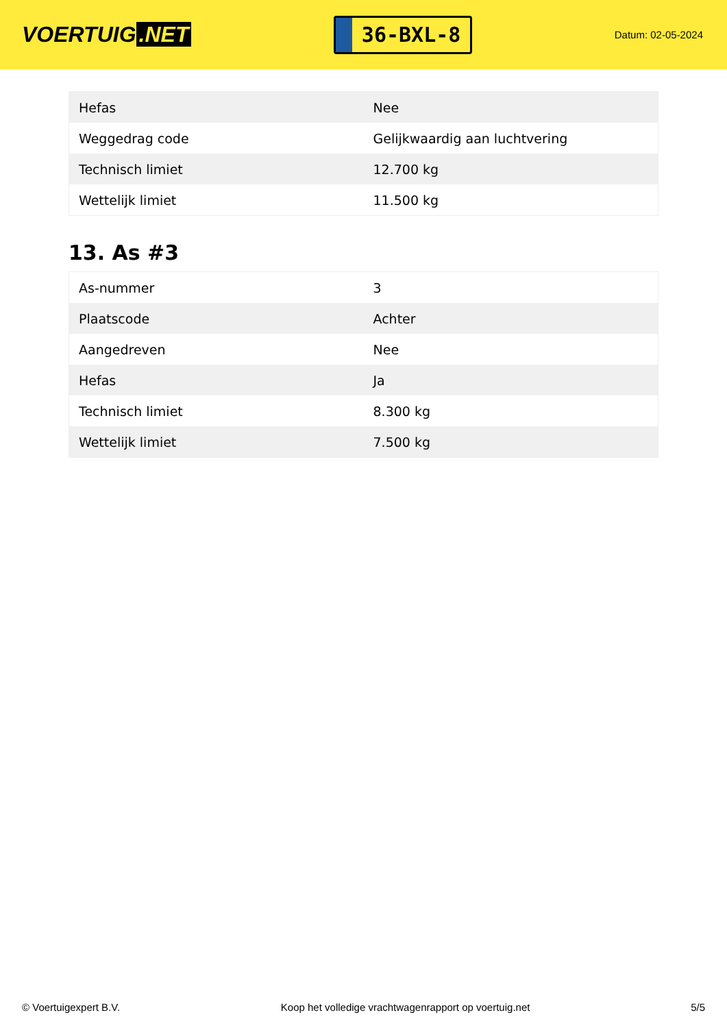VOERTUIG.NET
36-BXL-8
Datum: 02-05-2024
| Hefas | Nee |
| Weggedrag code | Gelijkwaardig aan luchtvering |
| Technisch limiet | 12.700 kg |
| Wettelijk limiet | 11.500 kg |
13. As #3
| As-nummer | 3 |
| Plaatscode | Achter |
| Aangedreven | Nee |
| Hefas | Ja |
| Technisch limiet | 8.300 kg |
| Wettelijk limiet | 7.500 kg |
© Voertuigexpert B.V. Koop het volledige vrachtwagenrapport op voertuig.net 5/5